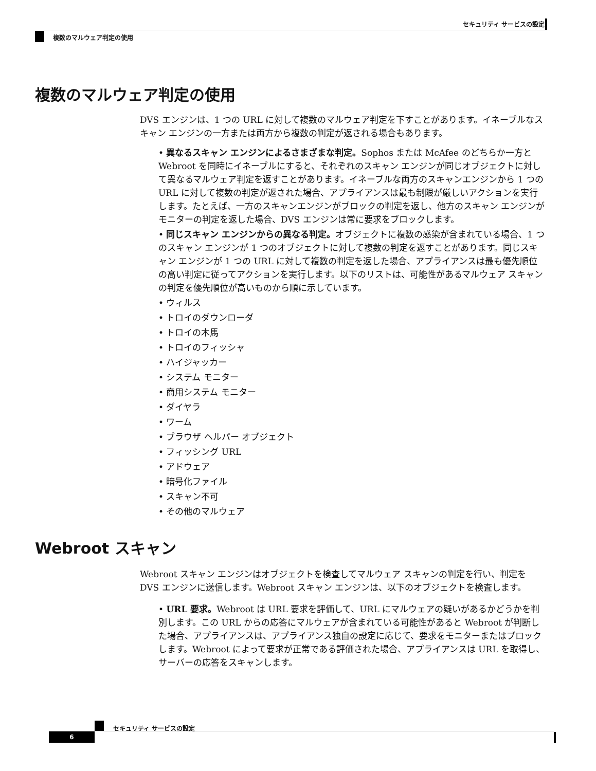セキュリティ サービスの設定
複数のマルウェア判定の使用
複数のマルウェア判定の使用
DVS エンジンは、1 つの URL に対して複数のマルウェア判定を下すことがあります。イネーブルなスキャン エンジンの一方または両方から複数の判定が返される場合もあります。
• 異なるスキャン エンジンによるさまざまな判定。Sophos または McAfee のどちらか一方と Webroot を同時にイネーブルにすると、それぞれのスキャン エンジンが同じオブジェクトに対して異なるマルウェア判定を返すことがあります。イネーブルな両方のスキャンエンジンから 1 つの URL に対して複数の判定が返された場合、アプライアンスは最も制限が厳しいアクションを実行します。たとえば、一方のスキャンエンジンがブロックの判定を返し、他方のスキャン エンジンがモニターの判定を返した場合、DVS エンジンは常に要求をブロックします。
• 同じスキャン エンジンからの異なる判定。オブジェクトに複数の感染が含まれている場合、1 つのスキャン エンジンが 1 つのオブジェクトに対して複数の判定を返すことがあります。同じスキャン エンジンが 1 つの URL に対して複数の判定を返した場合、アプライアンスは最も優先順位の高い判定に従ってアクションを実行します。以下のリストは、可能性があるマルウェア スキャンの判定を優先順位が高いものから順に示しています。
• ウィルス
• トロイのダウンローダ
• トロイの木馬
• トロイのフィッシャ
• ハイジャッカー
• システム モニター
• 商用システム モニター
• ダイヤラ
• ワーム
• ブラウザ ヘルパー オブジェクト
• フィッシング URL
• アドウェア
• 暗号化ファイル
• スキャン不可
• その他のマルウェア
Webroot スキャン
Webroot スキャン エンジンはオブジェクトを検査してマルウェア スキャンの判定を行い、判定を DVS エンジンに送信します。Webroot スキャン エンジンは、以下のオブジェクトを検査します。
• URL 要求。Webroot は URL 要求を評価して、URL にマルウェアの疑いがあるかどうかを判別します。この URL からの応答にマルウェアが含まれている可能性があると Webroot が判断した場合、アプライアンスは、アプライアンス独自の設定に応じて、要求をモニターまたはブロックします。Webroot によって要求が正常である評価された場合、アプライアンスは URL を取得し、サーバーの応答をスキャンします。
セキュリティ サービスの設定
6